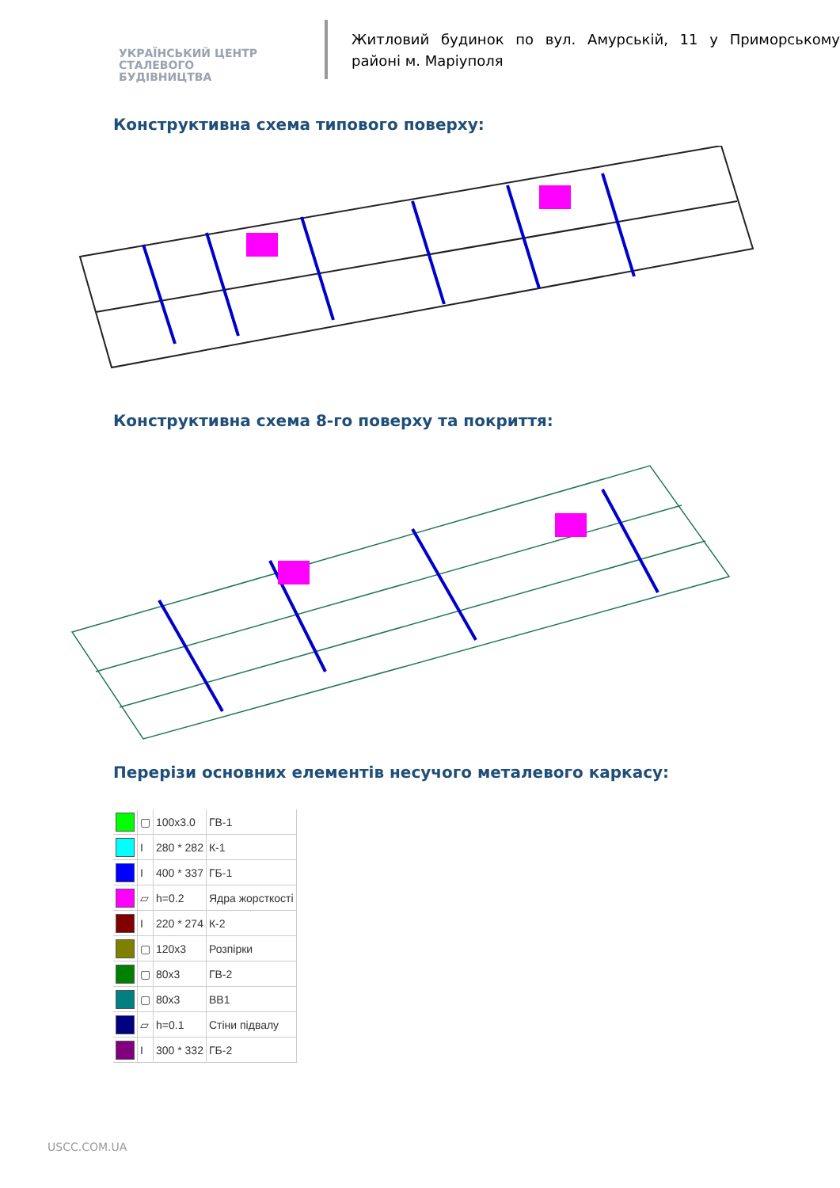УКРАЇНСЬКИЙ ЦЕНТР
СТАЛЕВОГО
БУДІВНИЦТВА
Житловий будинок по вул. Амурській, 11 у Приморському районі м. Маріуполя
Конструктивна схема типового поверху:
Конструктивна схема 8-го поверху та покриття:
Перерізи основних елементів несучого металевого каркасу:
| | ▢ | 100x3.0 | ГВ-1 |
| | I | 280 * 282 | К-1 |
| | I | 400 * 337 | ГБ-1 |
| | ▱ | h=0.2 | Ядра жорсткості |
| | I | 220 * 274 | К-2 |
| | ▢ | 120x3 | Розпірки |
| | ▢ | 80x3 | ГВ-2 |
| | ▢ | 80x3 | ВВ1 |
| | ▱ | h=0.1 | Стіни підвалу |
| | I | 300 * 332 | ГБ-2 |
USCC.COM.UA